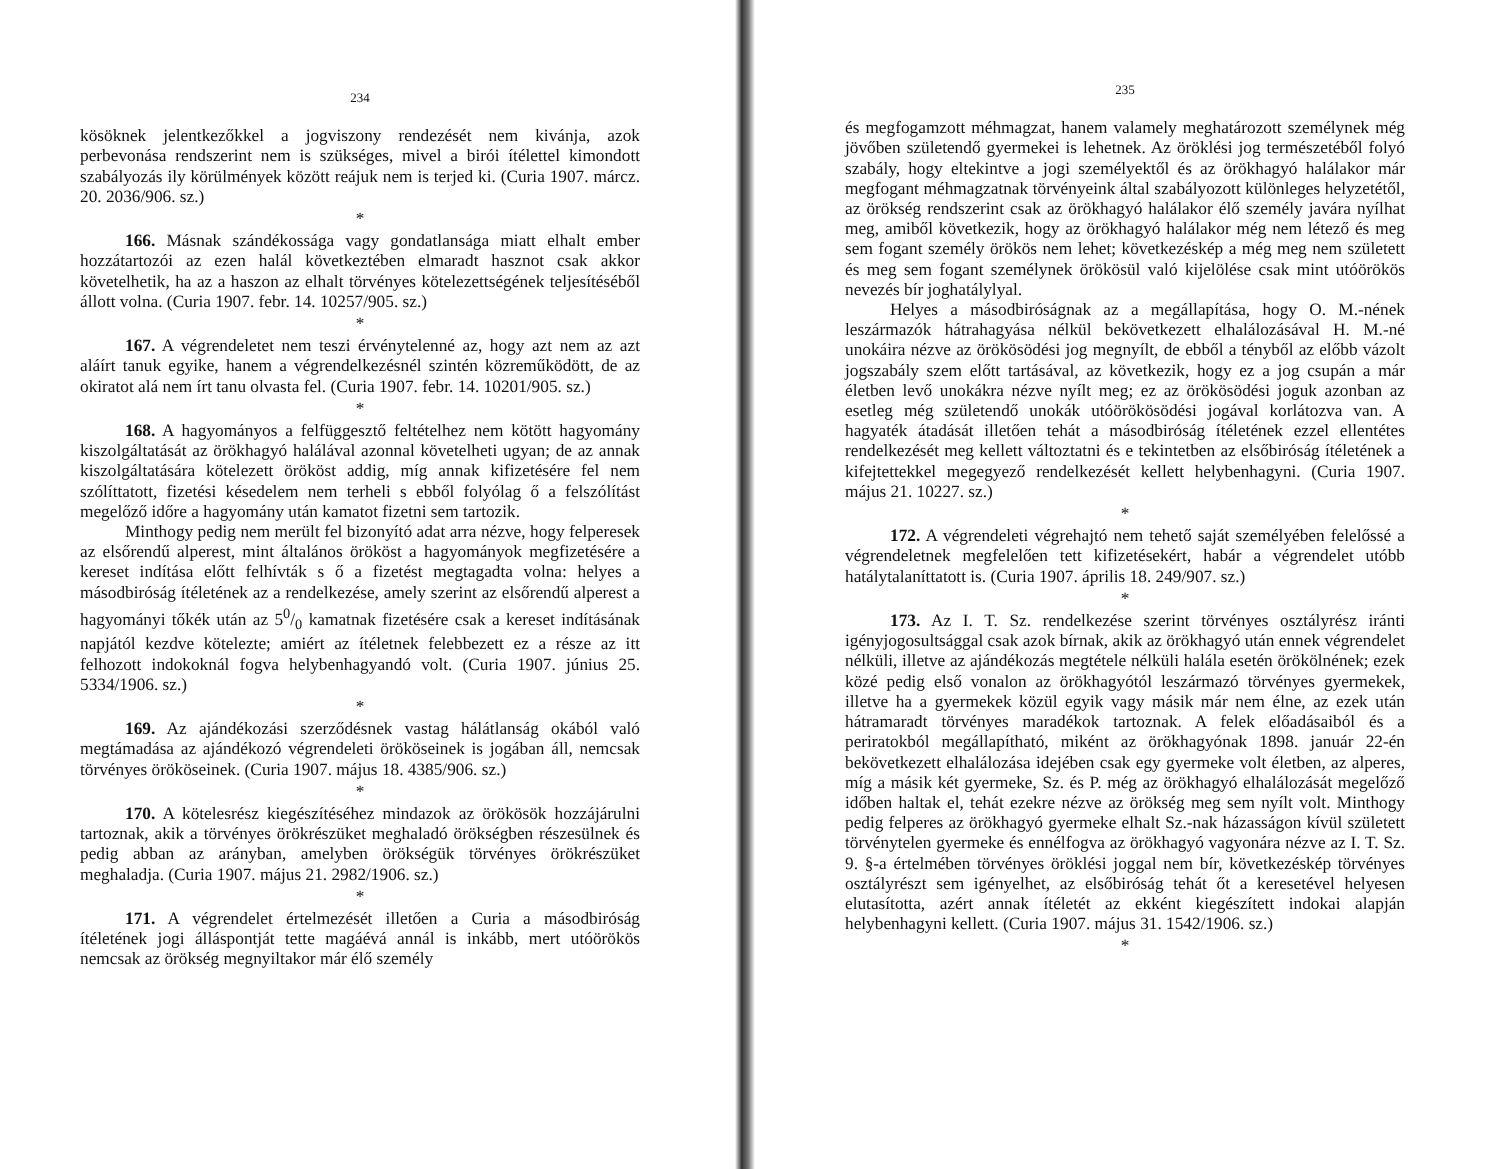234
kösöknek jelentkezőkkel a jogviszony rendezését nem kivánja, azok perbevonása rendszerint nem is szükséges, mivel a birói ítélettel kimondott szabályozás ily körülmények között reájuk nem is terjed ki. (Curia 1907. márcz. 20. 2036/906. sz.)
*
166. Másnak szándékossága vagy gondatlansága miatt elhalt ember hozzátartozói az ezen halál következtében elmaradt hasznot csak akkor követelhetik, ha az a haszon az elhalt törvényes kötelezettségének teljesítéséből állott volna. (Curia 1907. febr. 14. 10257/905. sz.)
*
167. A végrendeletet nem teszi érvénytelenné az, hogy azt nem az azt aláírt tanuk egyike, hanem a végrendelkezésnél szintén közreműködött, de az okiratot alá nem írt tanu olvasta fel. (Curia 1907. febr. 14. 10201/905. sz.)
*
168. A hagyományos a felfüggesztő feltételhez nem kötött hagyomány kiszolgáltatását az örökhagyó halálával azonnal követelheti ugyan; de az annak kiszolgáltatására kötelezett örököst addig, míg annak kifizetésére fel nem szólíttatott, fizetési késedelem nem terheli s ebből folyólag ő a felszólítást megelőző időre a hagyomány után kamatot fizetni sem tartozik.
Minthogy pedig nem merült fel bizonyító adat arra nézve, hogy felperesek az elsőrendű alperest, mint általános örököst a hagyományok megfizetésére a kereset indítása előtt felhívták s ő a fizetést megtagadta volna: helyes a másodbiróság ítéletének az a rendelkezése, amely szerint az elsőrendű alperest a hagyományi tőkék után az 50/0 kamatnak fizetésére csak a kereset indításának napjától kezdve kötelezte; amiért az ítéletnek felebbezett ez a része az itt felhozott indokoknál fogva helybenhagyandó volt. (Curia 1907. június 25. 5334/1906. sz.)
*
169. Az ajándékozási szerződésnek vastag hálátlanság okából való megtámadása az ajándékozó végrendeleti örököseinek is jogában áll, nemcsak törvényes örököseinek. (Curia 1907. május 18. 4385/906. sz.)
*
170. A kötelesrész kiegészítéséhez mindazok az örökösök hozzájárulni tartoznak, akik a törvényes örökrészüket meghaladó örökségben részesülnek és pedig abban az arányban, amelyben örökségük törvényes örökrészüket meghaladja. (Curia 1907. május 21. 2982/1906. sz.)
*
171. A végrendelet értelmezését illetően a Curia a másodbiróság ítéletének jogi álláspontját tette magáévá annál is inkább, mert utóörökös nemcsak az örökség megnyiltakor már élő személy
235
és megfogamzott méhmagzat, hanem valamely meghatározott személynek még jövőben születendő gyermekei is lehetnek. Az öröklési jog természetéből folyó szabály, hogy eltekintve a jogi személyektől és az örökhagyó halálakor már megfogant méhmagzatnak törvényeink által szabályozott különleges helyzetétől, az örökség rendszerint csak az örökhagyó halálakor élő személy javára nyílhat meg, amiből következik, hogy az örökhagyó halálakor még nem létező és meg sem fogant személy örökös nem lehet; következéskép a még meg nem született és meg sem fogant személynek örökösül való kijelölése csak mint utóörökös nevezés bír joghatálylyal.
Helyes a másodbiróságnak az a megállapítása, hogy O. M.-nének leszármazók hátrahagyása nélkül bekövetkezett elhalálozásával H. M.-né unokáira nézve az örökösödési jog megnyílt, de ebből a tényből az előbb vázolt jogszabály szem előtt tartásával, az következik, hogy ez a jog csupán a már életben levő unokákra nézve nyílt meg; ez az örökösödési joguk azonban az esetleg még születendő unokák utóörökösödési jogával korlátozva van. A hagyaték átadását illetően tehát a másodbiróság ítéletének ezzel ellentétes rendelkezését meg kellett változtatni és e tekintetben az elsőbiróság ítéletének a kifejtettekkel megegyező rendelkezését kellett helybenhagyni. (Curia 1907. május 21. 10227. sz.)
*
172. A végrendeleti végrehajtó nem tehető saját személyében felelőssé a végrendeletnek megfelelően tett kifizetésekért, habár a végrendelet utóbb hatálytalaníttatott is. (Curia 1907. április 18. 249/907. sz.)
*
173. Az I. T. Sz. rendelkezése szerint törvényes osztályrész iránti igényjogosultsággal csak azok bírnak, akik az örökhagyó után ennek végrendelet nélküli, illetve az ajándékozás megtétele nélküli halála esetén örökölnének; ezek közé pedig első vonalon az örökhagyótól leszármazó törvényes gyermekek, illetve ha a gyermekek közül egyik vagy másik már nem élne, az ezek után hátramaradt törvényes maradékok tartoznak. A felek előadásaiból és a periratokból megállapítható, miként az örökhagyónak 1898. január 22-én bekövetkezett elhalálozása idejében csak egy gyermeke volt életben, az alperes, míg a másik két gyermeke, Sz. és P. még az örökhagyó elhalálozását megelőző időben haltak el, tehát ezekre nézve az örökség meg sem nyílt volt. Minthogy pedig felperes az örökhagyó gyermeke elhalt Sz.-nak házasságon kívül született törvénytelen gyermeke és ennélfogva az örökhagyó vagyonára nézve az I. T. Sz. 9. §-a értelmében törvényes öröklési joggal nem bír, következéskép törvényes osztályrészt sem igényelhet, az elsőbiróság tehát őt a keresetével helyesen elutasította, azért annak ítéletét az ekként kiegészített indokai alapján helybenhagyni kellett. (Curia 1907. május 31. 1542/1906. sz.)
*